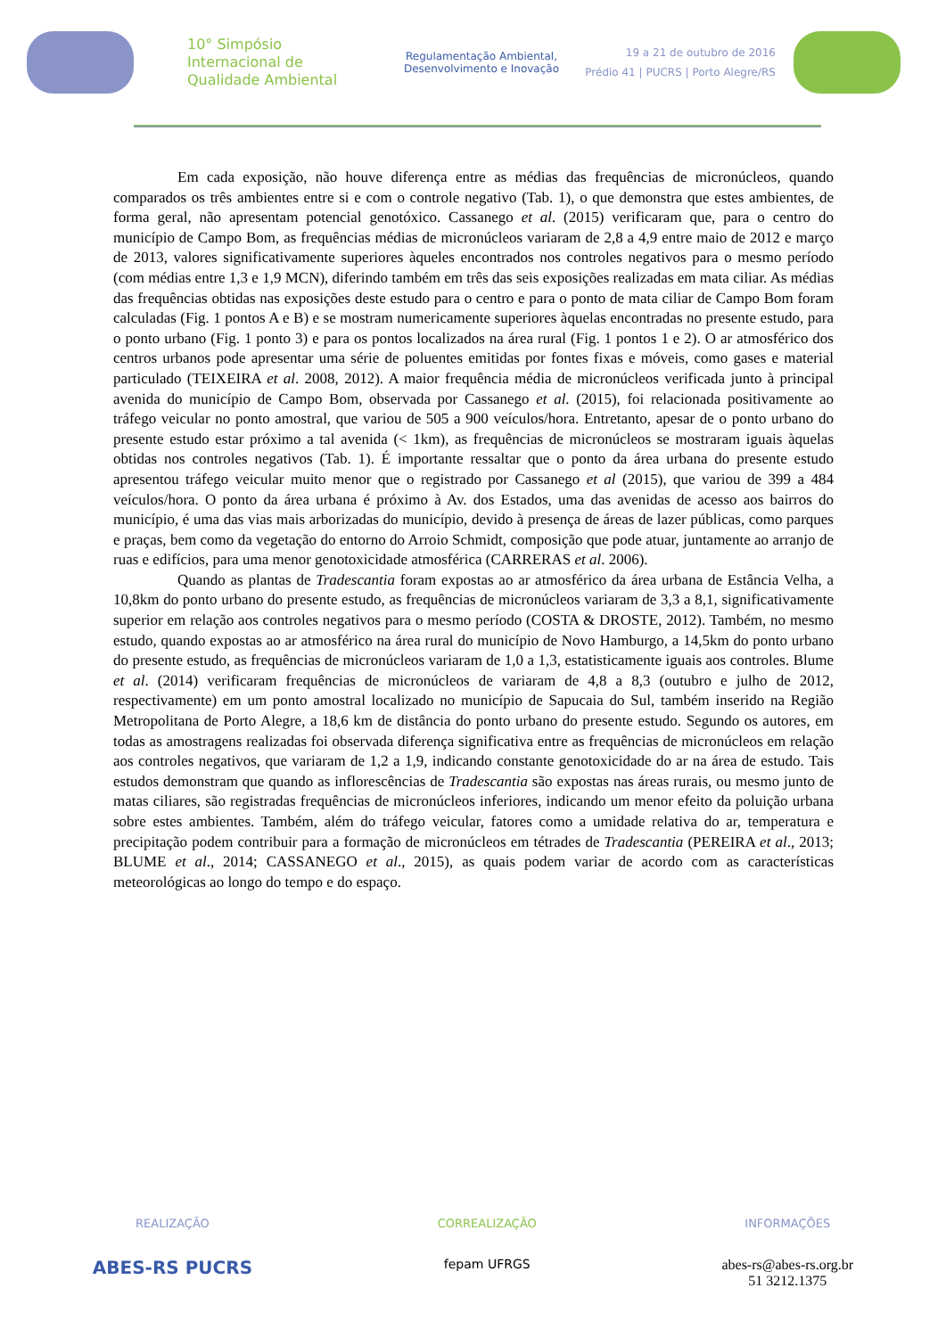10° Simpósio
Internacional de
Qualidade Ambiental
Regulamentação Ambiental,
Desenvolvimento e Inovação
19 a 21 de outubro de 2016
Prédio 41 | PUCRS | Porto Alegre/RS
Em cada exposição, não houve diferença entre as médias das frequências de micronúcleos, quando comparados os três ambientes entre si e com o controle negativo (Tab. 1), o que demonstra que estes ambientes, de forma geral, não apresentam potencial genotóxico. Cassanego et al. (2015) verificaram que, para o centro do município de Campo Bom, as frequências médias de micronúcleos variaram de 2,8 a 4,9 entre maio de 2012 e março de 2013, valores significativamente superiores àqueles encontrados nos controles negativos para o mesmo período (com médias entre 1,3 e 1,9 MCN), diferindo também em três das seis exposições realizadas em mata ciliar. As médias das frequências obtidas nas exposições deste estudo para o centro e para o ponto de mata ciliar de Campo Bom foram calculadas (Fig. 1 pontos A e B) e se mostram numericamente superiores àquelas encontradas no presente estudo, para o ponto urbano (Fig. 1 ponto 3) e para os pontos localizados na área rural (Fig. 1 pontos 1 e 2). O ar atmosférico dos centros urbanos pode apresentar uma série de poluentes emitidas por fontes fixas e móveis, como gases e material particulado (TEIXEIRA et al. 2008, 2012). A maior frequência média de micronúcleos verificada junto à principal avenida do município de Campo Bom, observada por Cassanego et al. (2015), foi relacionada positivamente ao tráfego veicular no ponto amostral, que variou de 505 a 900 veículos/hora. Entretanto, apesar de o ponto urbano do presente estudo estar próximo a tal avenida (< 1km), as frequências de micronúcleos se mostraram iguais àquelas obtidas nos controles negativos (Tab. 1). É importante ressaltar que o ponto da área urbana do presente estudo apresentou tráfego veicular muito menor que o registrado por Cassanego et al (2015), que variou de 399 a 484 veículos/hora. O ponto da área urbana é próximo à Av. dos Estados, uma das avenidas de acesso aos bairros do município, é uma das vias mais arborizadas do município, devido à presença de áreas de lazer públicas, como parques e praças, bem como da vegetação do entorno do Arroio Schmidt, composição que pode atuar, juntamente ao arranjo de ruas e edifícios, para uma menor genotoxicidade atmosférica (CARRERAS et al. 2006).
Quando as plantas de Tradescantia foram expostas ao ar atmosférico da área urbana de Estância Velha, a 10,8km do ponto urbano do presente estudo, as frequências de micronúcleos variaram de 3,3 a 8,1, significativamente superior em relação aos controles negativos para o mesmo período (COSTA & DROSTE, 2012). Também, no mesmo estudo, quando expostas ao ar atmosférico na área rural do município de Novo Hamburgo, a 14,5km do ponto urbano do presente estudo, as frequências de micronúcleos variaram de 1,0 a 1,3, estatisticamente iguais aos controles. Blume et al. (2014) verificaram frequências de micronúcleos de variaram de 4,8 a 8,3 (outubro e julho de 2012, respectivamente) em um ponto amostral localizado no município de Sapucaia do Sul, também inserido na Região Metropolitana de Porto Alegre, a 18,6 km de distância do ponto urbano do presente estudo. Segundo os autores, em todas as amostragens realizadas foi observada diferença significativa entre as frequências de micronúcleos em relação aos controles negativos, que variaram de 1,2 a 1,9, indicando constante genotoxicidade do ar na área de estudo. Tais estudos demonstram que quando as inflorescências de Tradescantia são expostas nas áreas rurais, ou mesmo junto de matas ciliares, são registradas frequências de micronúcleos inferiores, indicando um menor efeito da poluição urbana sobre estes ambientes. Também, além do tráfego veicular, fatores como a umidade relativa do ar, temperatura e precipitação podem contribuir para a formação de micronúcleos em tétrades de Tradescantia (PEREIRA et al., 2013; BLUME et al., 2014; CASSANEGO et al., 2015), as quais podem variar de acordo com as características meteorológicas ao longo do tempo e do espaço.
REALIZAÇÃO
ABES-RS PUCRS
CORREALIZAÇÃO
fepam UFRGS
INFORMAÇÕES
abes-rs@abes-rs.org.br
51 3212.1375